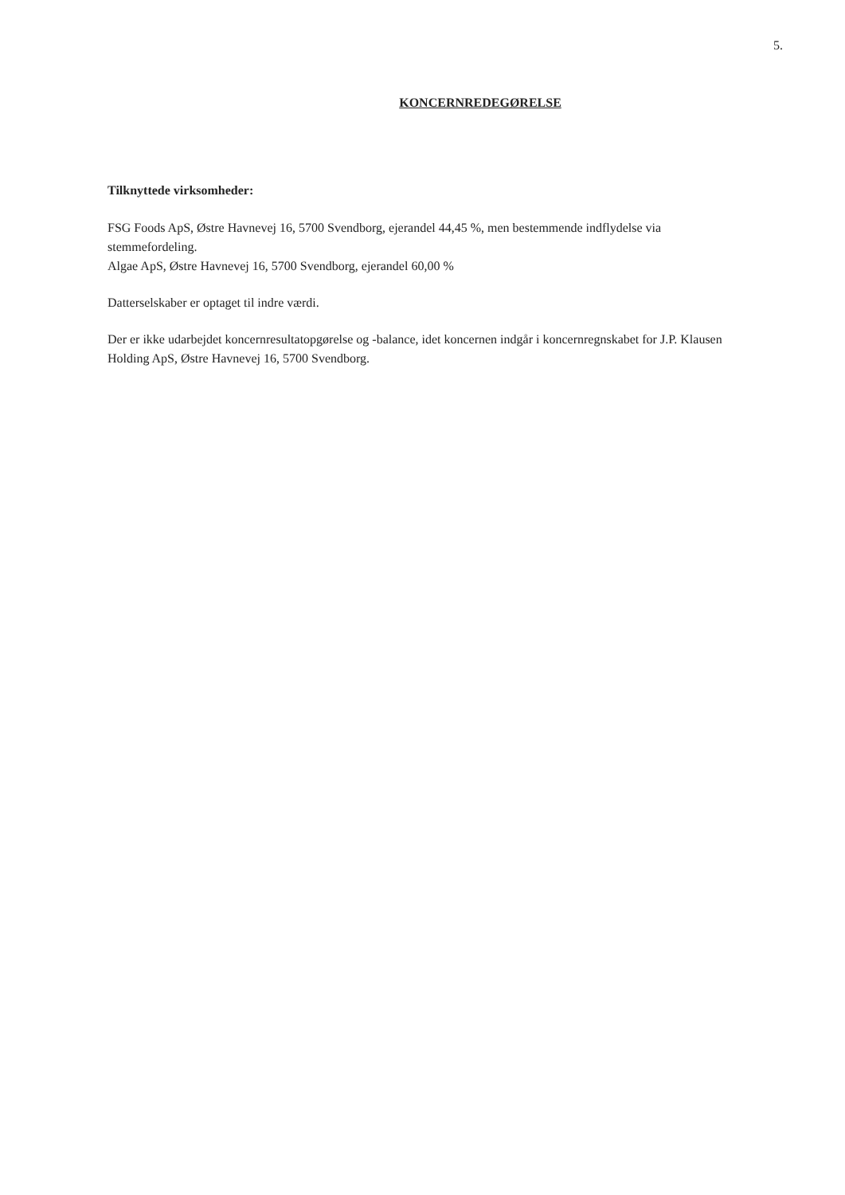5.
KONCERNREDEGØRELSE
Tilknyttede virksomheder:
FSG Foods ApS, Østre Havnevej 16, 5700 Svendborg, ejerandel 44,45 %, men bestemmende indflydelse via stemmefordeling.
Algae ApS, Østre Havnevej 16, 5700 Svendborg, ejerandel 60,00 %
Datterselskaber er optaget til indre værdi.
Der er ikke udarbejdet koncernresultatopgørelse og -balance, idet koncernen indgår i koncernregnskabet for J.P. Klausen Holding ApS, Østre Havnevej 16, 5700 Svendborg.